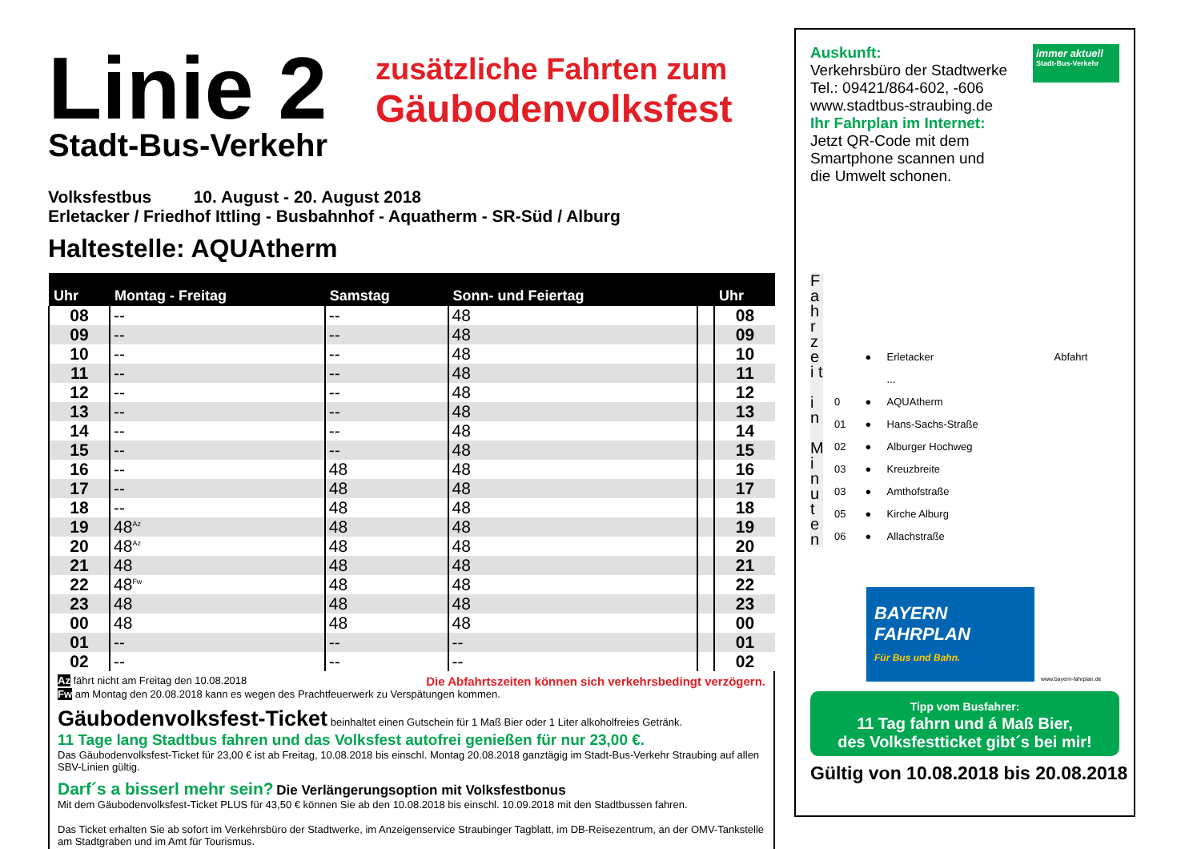Linie 2
Stadt-Bus-Verkehr
zusätzliche Fahrten zum
Gäubodenvolksfest
Volksfestbus 10. August - 20. August 2018
Erletacker / Friedhof Ittling - Busbahnhof - Aquatherm - SR-Süd / Alburg
Haltestelle: AQUAtherm
| Uhr | Montag - Freitag | Samstag | Sonn- und Feiertag | | Uhr |
| --- | --- | --- | --- | --- | --- |
| 08 | -- | -- | 48 | | 08 |
| 09 | -- | -- | 48 | | 09 |
| 10 | -- | -- | 48 | | 10 |
| 11 | -- | -- | 48 | | 11 |
| 12 | -- | -- | 48 | | 12 |
| 13 | -- | -- | 48 | | 13 |
| 14 | -- | -- | 48 | | 14 |
| 15 | -- | -- | 48 | | 15 |
| 16 | -- | 48 | 48 | | 16 |
| 17 | -- | 48 | 48 | | 17 |
| 18 | -- | 48 | 48 | | 18 |
| 19 | 48<sup>Az</sup> | 48 | 48 | | 19 |
| 20 | 48<sup>Az</sup> | 48 | 48 | | 20 |
| 21 | 48 | 48 | 48 | | 21 |
| 22 | 48<sup>Fw</sup> | 48 | 48 | | 22 |
| 23 | 48 | 48 | 48 | | 23 |
| 00 | 48 | 48 | 48 | | 00 |
| 01 | -- | -- | -- | | 01 |
| 02 | -- | -- | -- | | 02 |
Az fährt nicht am Freitag den 10.08.2018 Die Abfahrtszeiten können sich verkehrsbedingt verzögern.
Fw am Montag den 20.08.2018 kann es wegen des Prachtfeuerwerk zu Verspätungen kommen.
Gäubodenvolksfest-Ticket beinhaltet einen Gutschein für 1 Maß Bier oder 1 Liter alkoholfreies Getränk.
11 Tage lang Stadtbus fahren und das Volksfest autofrei genießen für nur 23,00 €.
Das Gäubodenvolksfest-Ticket für 23,00 € ist ab Freitag, 10.08.2018 bis einschl. Montag 20.08.2018 ganztägig im Stadt-Bus-Verkehr Straubing auf allen SBV-Linien gültig.
Darf´s a bisserl mehr sein? Die Verlängerungsoption mit Volksfestbonus
Mit dem Gäubodenvolksfest-Ticket PLUS für 43,50 € können Sie ab den 10.08.2018 bis einschl. 10.09.2018 mit den Stadtbussen fahren.
Das Ticket erhalten Sie ab sofort im Verkehrsbüro der Stadtwerke, im Anzeigenservice Straubinger Tagblatt, im DB-Reisezentrum, an der OMV-Tankstelle am Stadtgraben und im Amt für Tourismus.
Auskunft:
Verkehrsbüro der Stadtwerke
Tel.: 09421/864-602, -606
www.stadtbus-straubing.de
Ihr Fahrplan im Internet:
Jetzt QR-Code mit dem
Smartphone scannen und
die Umwelt schonen.
immer aktuell
Stadt-Bus-Verkehr
F a h r z e i t
i n
M i n u t e n
| | ● | Erletacker | Abfahrt |
| | | ... | |
| 0 | ● | AQUAtherm | |
| 01 | ● | Hans-Sachs-Straße | |
| 02 | ● | Alburger Hochweg | |
| 03 | ● | Kreuzbreite | |
| 03 | ● | Amthofstraße | |
| 05 | ● | Kirche Alburg | |
| 06 | ● | Allachstraße | |
BAYERN
FAHRPLAN
Für Bus und Bahn.
www.bayern-fahrplan.de
Tipp vom Busfahrer:
11 Tag fahrn und á Maß Bier,
des Volksfestticket gibt´s bei mir!
Gültig von 10.08.2018 bis 20.08.2018